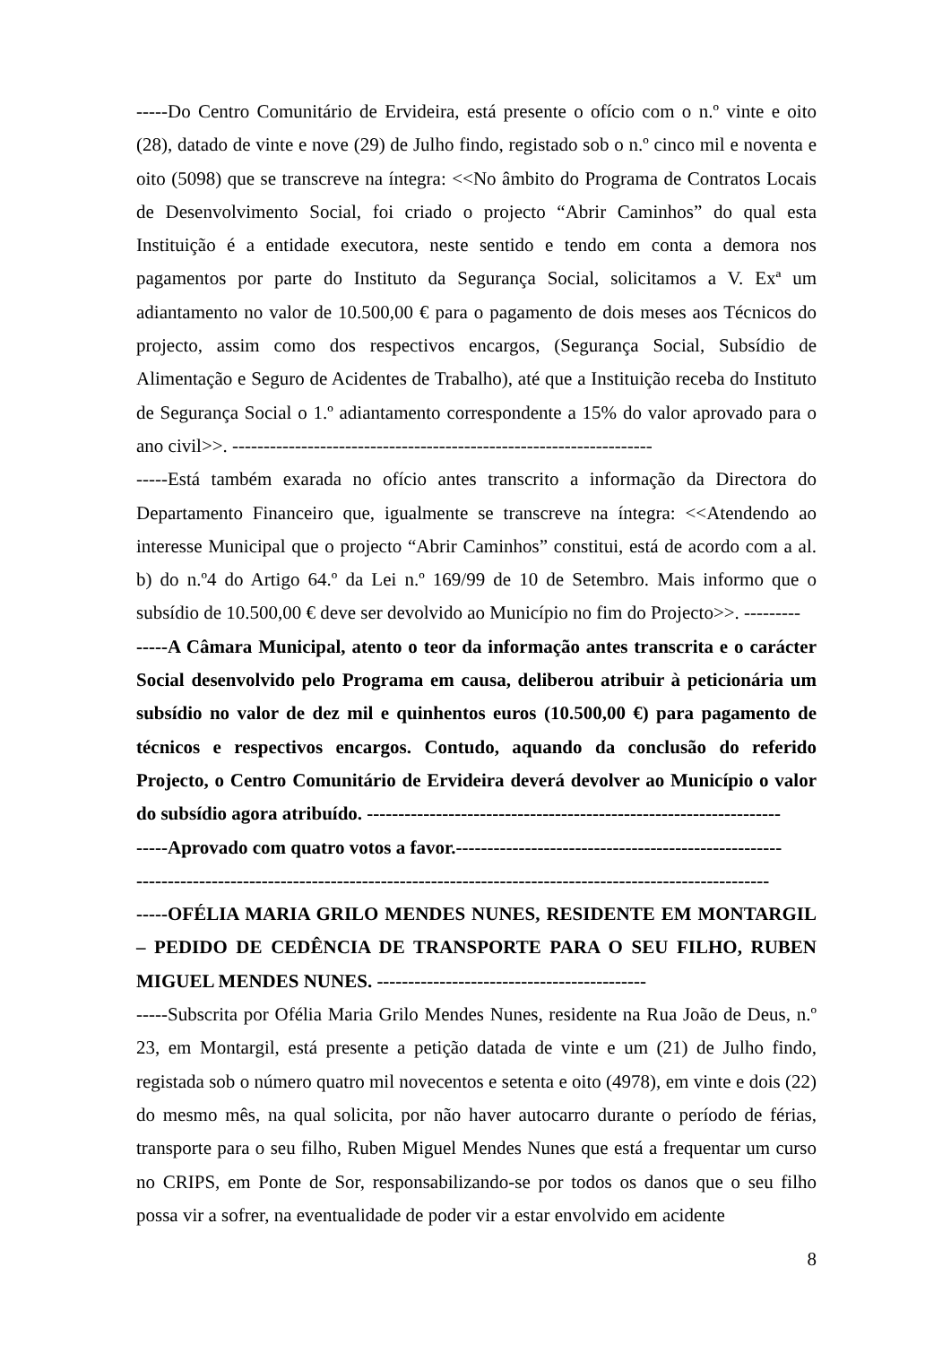-----Do Centro Comunitário de Ervideira, está presente o ofício com o n.º vinte e oito (28), datado de vinte e nove (29) de Julho findo, registado sob o n.º cinco mil e noventa e oito (5098) que se transcreve na íntegra: <<No âmbito do Programa de Contratos Locais de Desenvolvimento Social, foi criado o projecto “Abrir Caminhos” do qual esta Instituição é a entidade executora, neste sentido e tendo em conta a demora nos pagamentos por parte do Instituto da Segurança Social, solicitamos a V. Exª um adiantamento no valor de 10.500,00 € para o pagamento de dois meses aos Técnicos do projecto, assim como dos respectivos encargos, (Segurança Social, Subsídio de Alimentação e Seguro de Acidentes de Trabalho), até que a Instituição receba do Instituto de Segurança Social o 1.º adiantamento correspondente a 15% do valor aprovado para o ano civil>>. -------------------------------------------------------------------
-----Está também exarada no ofício antes transcrito a informação da Directora do Departamento Financeiro que, igualmente se transcreve na íntegra: <<Atendendo ao interesse Municipal que o projecto “Abrir Caminhos” constitui, está de acordo com a al. b) do n.º4 do Artigo 64.º da Lei n.º 169/99 de 10 de Setembro. Mais informo que o subsídio de 10.500,00 € deve ser devolvido ao Município no fim do Projecto>>. ---------
-----A Câmara Municipal, atento o teor da informação antes transcrita e o carácter Social desenvolvido pelo Programa em causa, deliberou atribuir à peticionária um subsídio no valor de dez mil e quinhentos euros (10.500,00 €) para pagamento de técnicos e respectivos encargos. Contudo, aquando da conclusão do referido Projecto, o Centro Comunitário de Ervideira deverá devolver ao Município o valor do subsídio agora atribuído. ------------------------------------------------------------------
-----Aprovado com quatro votos a favor.----------------------------------------------------
-----------------------------------------------------------------------------------------------------
-----OFÉLIA MARIA GRILO MENDES NUNES, RESIDENTE EM MONTARGIL – PEDIDO DE CEDÊNCIA DE TRANSPORTE PARA O SEU FILHO, RUBEN MIGUEL MENDES NUNES. -------------------------------------------
-----Subscrita por Ofélia Maria Grilo Mendes Nunes, residente na Rua João de Deus, n.º 23, em Montargil, está presente a petição datada de vinte e um (21) de Julho findo, registada sob o número quatro mil novecentos e setenta e oito (4978), em vinte e dois (22) do mesmo mês, na qual solicita, por não haver autocarro durante o período de férias, transporte para o seu filho, Ruben Miguel Mendes Nunes que está a frequentar um curso no CRIPS, em Ponte de Sor, responsabilizando-se por todos os danos que o seu filho possa vir a sofrer, na eventualidade de poder vir a estar envolvido em acidente
8